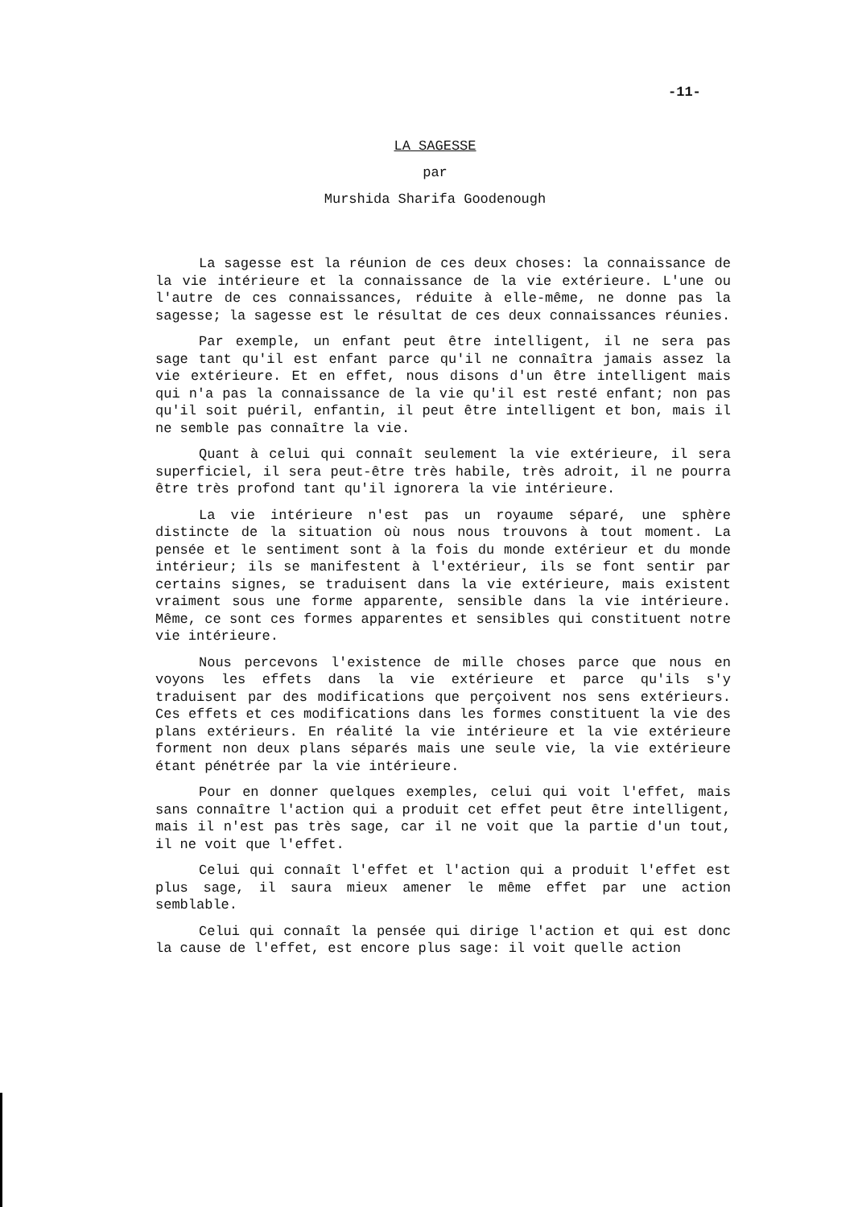-11-
LA SAGESSE
par
Murshida Sharifa Goodenough
La sagesse est la réunion de ces deux choses: la connaissance de la vie intérieure et la connaissance de la vie extérieure. L'une ou l'autre de ces connaissances, réduite à elle-même, ne donne pas la sagesse; la sagesse est le résultat de ces deux connaissances réunies.
Par exemple, un enfant peut être intelligent, il ne sera pas sage tant qu'il est enfant parce qu'il ne connaîtra jamais assez la vie extérieure. Et en effet, nous disons d'un être intelligent mais qui n'a pas la connaissance de la vie qu'il est resté enfant; non pas qu'il soit puéril, enfantin, il peut être intelligent et bon, mais il ne semble pas connaître la vie.
Quant à celui qui connaît seulement la vie extérieure, il sera superficiel, il sera peut-être très habile, très adroit, il ne pourra être très profond tant qu'il ignorera la vie intérieure.
La vie intérieure n'est pas un royaume séparé, une sphère distincte de la situation où nous nous trouvons à tout moment. La pensée et le sentiment sont à la fois du monde extérieur et du monde intérieur; ils se manifestent à l'extérieur, ils se font sentir par certains signes, se traduisent dans la vie extérieure, mais existent vraiment sous une forme apparente, sensible dans la vie intérieure. Même, ce sont ces formes apparentes et sensibles qui constituent notre vie intérieure.
Nous percevons l'existence de mille choses parce que nous en voyons les effets dans la vie extérieure et parce qu'ils s'y traduisent par des modifications que perçoivent nos sens extérieurs. Ces effets et ces modifications dans les formes constituent la vie des plans extérieurs. En réalité la vie intérieure et la vie extérieure forment non deux plans séparés mais une seule vie, la vie extérieure étant pénétrée par la vie intérieure.
Pour en donner quelques exemples, celui qui voit l'effet, mais sans connaître l'action qui a produit cet effet peut être intelligent, mais il n'est pas très sage, car il ne voit que la partie d'un tout, il ne voit que l'effet.
Celui qui connaît l'effet et l'action qui a produit l'effet est plus sage, il saura mieux amener le même effet par une action semblable.
Celui qui connaît la pensée qui dirige l'action et qui est donc la cause de l'effet, est encore plus sage: il voit quelle action